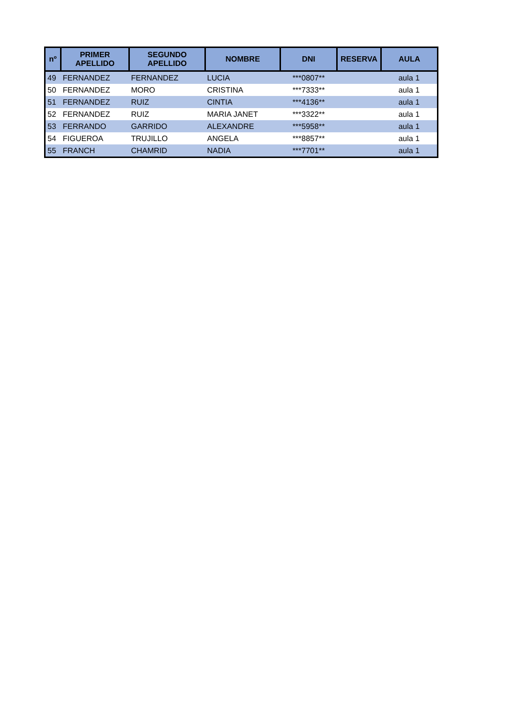| nº | PRIMER APELLIDO | SEGUNDO APELLIDO | NOMBRE | DNI | RESERVA | AULA |
| --- | --- | --- | --- | --- | --- | --- |
| 49 | FERNANDEZ | FERNANDEZ | LUCIA | ***0807** | | aula 1 |
| 50 | FERNANDEZ | MORO | CRISTINA | ***7333** | | aula 1 |
| 51 | FERNANDEZ | RUIZ | CINTIA | ***4136** | | aula 1 |
| 52 | FERNANDEZ | RUIZ | MARIA JANET | ***3322** | | aula 1 |
| 53 | FERRANDO | GARRIDO | ALEXANDRE | ***5958** | | aula 1 |
| 54 | FIGUEROA | TRUJILLO | ANGELA | ***8857** | | aula 1 |
| 55 | FRANCH | CHAMRID | NADIA | ***7701** | | aula 1 |